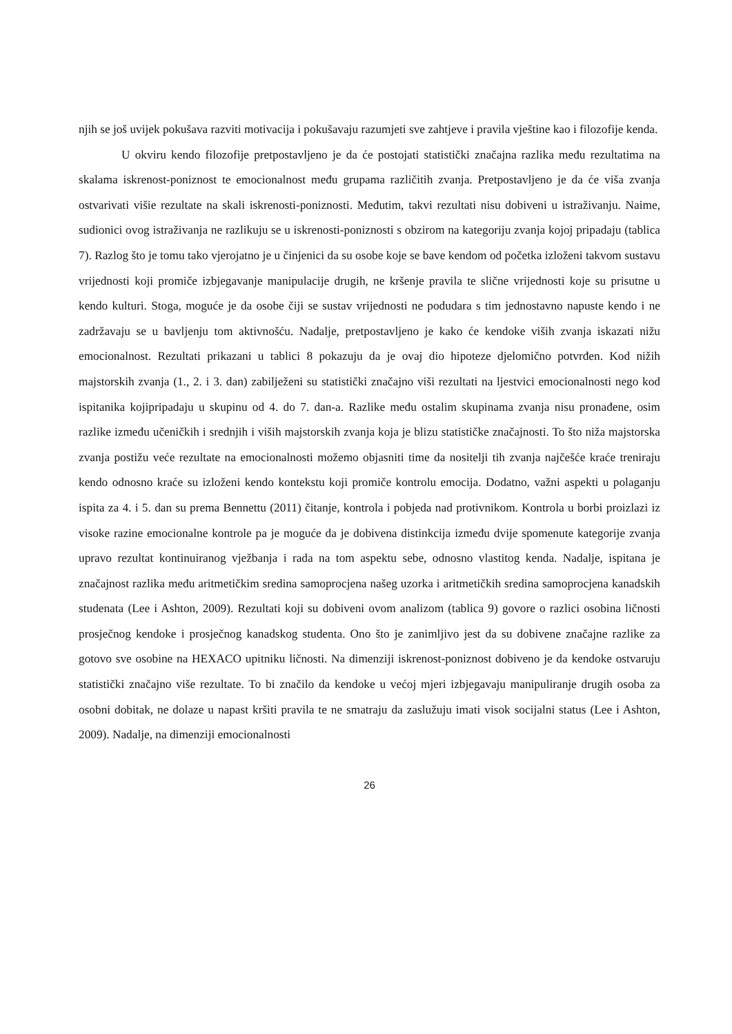njih se još uvijek pokušava razviti motivacija i pokušavaju razumjeti sve zahtjeve i pravila vještine kao i filozofije kenda.
U okviru kendo filozofije pretpostavljeno je da će postojati statistički značajna razlika među rezultatima na skalama iskrenost-poniznost te emocionalnost među grupama različitih zvanja. Pretpostavljeno je da će viša zvanja ostvarivati višie rezultate na skali iskrenosti-poniznosti. Međutim, takvi rezultati nisu dobiveni u istraživanju. Naime, sudionici ovog istraživanja ne razlikuju se u iskrenosti-poniznosti s obzirom na kategoriju zvanja kojoj pripadaju (tablica 7). Razlog što je tomu tako vjerojatno je u činjenici da su osobe koje se bave kendom od početka izloženi takvom sustavu vrijednosti koji promiče izbjegavanje manipulacije drugih, ne kršenje pravila te slične vrijednosti koje su prisutne u kendo kulturi. Stoga, moguće je da osobe čiji se sustav vrijednosti ne podudara s tim jednostavno napuste kendo i ne zadržavaju se u bavljenju tom aktivnošću. Nadalje, pretpostavljeno je kako će kendoke viših zvanja iskazati nižu emocionalnost. Rezultati prikazani u tablici 8 pokazuju da je ovaj dio hipoteze djelomično potvrđen. Kod nižih majstorskih zvanja (1., 2. i 3. dan) zabilježeni su statistički značajno viši rezultati na ljestvici emocionalnosti nego kod ispitanika kojipripadaju u skupinu od 4. do 7. dan-a. Razlike među ostalim skupinama zvanja nisu pronađene, osim razlike između učeničkih i srednjih i viših majstorskih zvanja koja je blizu statističke značajnosti. To što niža majstorska zvanja postižu veće rezultate na emocionalnosti možemo objasniti time da nositelji tih zvanja najčešće kraće treniraju kendo odnosno kraće su izloženi kendo kontekstu koji promiče kontrolu emocija. Dodatno, važni aspekti u polaganju ispita za 4. i 5. dan su prema Bennettu (2011) čitanje, kontrola i pobjeda nad protivnikom. Kontrola u borbi proizlazi iz visoke razine emocionalne kontrole pa je moguće da je dobivena distinkcija između dvije spomenute kategorije zvanja upravo rezultat kontinuiranog vježbanja i rada na tom aspektu sebe, odnosno vlastitog kenda. Nadalje, ispitana je značajnost razlika među aritmetičkim sredina samoprocjena našeg uzorka i aritmetičkih sredina samoprocjena kanadskih studenata (Lee i Ashton, 2009). Rezultati koji su dobiveni ovom analizom (tablica 9) govore o razlici osobina ličnosti prosječnog kendoke i prosječnog kanadskog studenta. Ono što je zanimljivo jest da su dobivene značajne razlike za gotovo sve osobine na HEXACO upitniku ličnosti. Na dimenziji iskrenost-poniznost dobiveno je da kendoke ostvaruju statistički značajno više rezultate. To bi značilo da kendoke u većoj mjeri izbjegavaju manipuliranje drugih osoba za osobni dobitak, ne dolaze u napast kršiti pravila te ne smatraju da zaslužuju imati visok socijalni status (Lee i Ashton, 2009). Nadalje, na dimenziji emocionalnosti
26